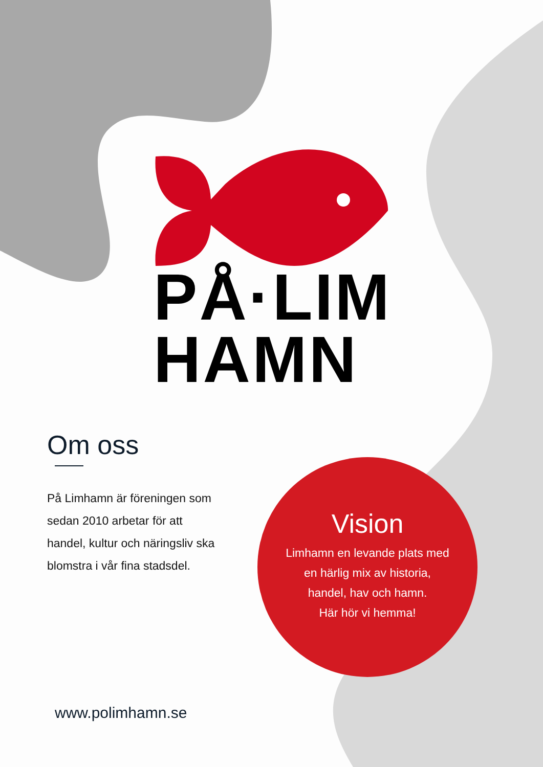PÅ·LIM
HAMN
Om oss
På Limhamn är föreningen som sedan 2010 arbetar för att handel, kultur och näringsliv ska blomstra i vår fina stadsdel.
Vision
Limhamn en levande plats med
en härlig mix av historia,
handel, hav och hamn.
Här hör vi hemma!
www.polimhamn.se